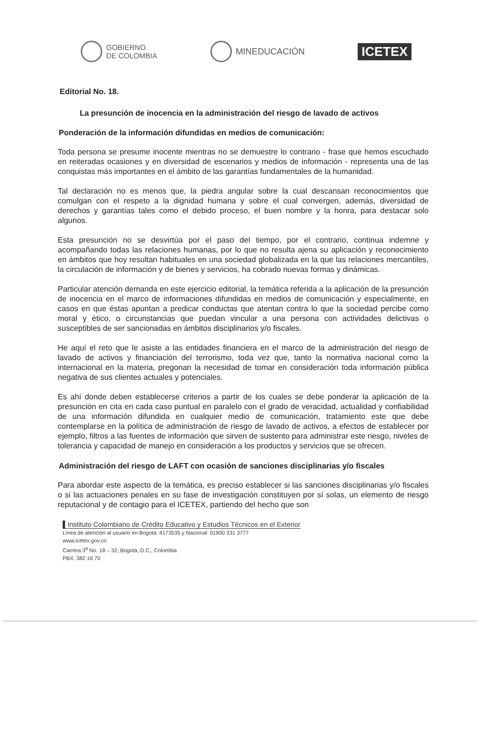GOBIERNO
DE COLOMBIA
MINEDUCACIÓN
ICETEX
Editorial No. 18.
La presunción de inocencia en la administración del riesgo de lavado de activos
Ponderación de la información difundidas en medios de comunicación:
Toda persona se presume inocente mientras no se demuestre lo contrario - frase que hemos escuchado en reiteradas ocasiones y en diversidad de escenarios y medios de información - representa una de las conquistas más importantes en el ámbito de las garantías fundamentales de la humanidad.
Tal declaración no es menos que, la piedra angular sobre la cual descansan reconocimientos que comulgan con el respeto a la dignidad humana y sobre el cual convergen, además, diversidad de derechos y garantías tales como el debido proceso, el buen nombre y la honra, para destacar solo algunos.
Esta presunción no se desvirtúa por el paso del tiempo, por el contrario, continua indemne y acompañando todas las relaciones humanas, por lo que no resulta ajena su aplicación y reconocimiento en ámbitos que hoy resultan habituales en una sociedad globalizada en la que las relaciones mercantiles, la circulación de información y de bienes y servicios, ha cobrado nuevas formas y dinámicas.
Particular atención demanda en este ejercicio editorial, la temática referida a la aplicación de la presunción de inocencia en el marco de informaciones difundidas en medios de comunicación y especialmente, en casos en que éstas apuntan a predicar conductas que atentan contra lo que la sociedad percibe como moral y ético, o circunstancias que puedan vincular a una persona con actividades delictivas o susceptibles de ser sancionadas en ámbitos disciplinarios y/o fiscales.
He aquí el reto que le asiste a las entidades financiera en el marco de la administración del riesgo de lavado de activos y financiación del terrorismo, toda vez que, tanto la normativa nacional como la internacional en la materia, pregonan la necesidad de tomar en consideración toda información pública negativa de sus clientes actuales y potenciales.
Es ahí donde deben establecerse criterios a partir de los cuales se debe ponderar la aplicación de la presunción en cita en cada caso puntual en paralelo con el grado de veracidad, actualidad y confiabilidad de una información difundida en cualquier medio de comunicación, tratamiento este que debe contemplarse en la política de administración de riesgo de lavado de activos, a efectos de establecer por ejemplo, filtros a las fuentes de información que sirven de sustento para administrar este riesgo, niveles de tolerancia y capacidad de manejo en consideración a los productos y servicios que se ofrecen.
Administración del riesgo de LAFT con ocasión de sanciones disciplinarias y/o fiscales
Para abordar este aspecto de la temática, es preciso establecer si las sanciones disciplinarias y/o fiscales o si las actuaciones penales en su fase de investigación constituyen por sí solas, un elemento de riesgo reputacional y de contagio para el ICETEX, partiendo del hecho que son
▌Instituto Colombiano de Crédito Educativo y Estudios Técnicos en el Exterior
Línea de atención al usuario en Bogotá: 4173535 y Nacional: 01900 331 3777
www.icetex.gov.co
Carrera 3<sup>a</sup> No. 18 – 32, Bogotá, D.C., Colombia
PBX: 382 16 70